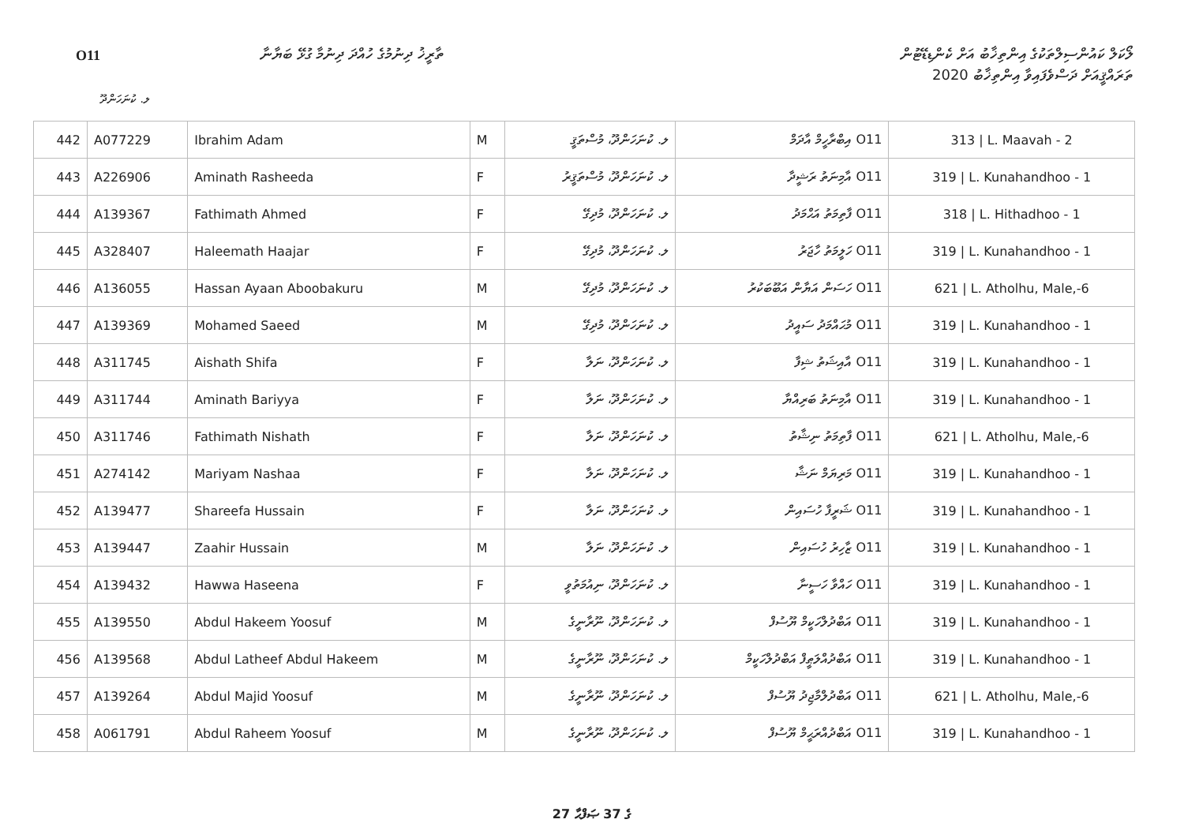O11
ތާރީޚު ދިނުމުގެ ހުއްދަ ދިނުމާ ގުޅޭ ބަޔާނާ
ލޯކަލް ކައުންސިލްތަކުގެ އިންތިޚާބު އަށް ކެންޑިޑޭޓުން
ތަރައްޤީއަށް ދަސްވެފައިވާ އިންތިޚާބު 2020
ލ. ކުނަހަންދޫ
| 442 | A077229 | Ibrahim Adam | M | ލ. ކުނަހަންދޫ، މުސްތަޤީ | O11 އިބްރާހީމް އާދަމް | 313 / L. Maavah - 2 |
| 443 | A226906 | Aminath Rasheeda | F | ލ. ކުނަހަންދޫ، މުސްތަޤީރު | O11 އާމިނަތު ރަޝީދާ | 319 / L. Kunahandhoo - 1 |
| 444 | A139367 | Fathimath Ahmed | F | ލ. ކުނަހަންދޫ، މުދިގޭ | O11 ފާތިމަތު އަޙްމަދު | 318 / L. Hithadhoo - 1 |
| 445 | A328407 | Haleemath Haajar | F | ލ. ކުނަހަންދޫ، މުދިގޭ | O11 ހަލީމަތު ހާޖަރު | 319 / L. Kunahandhoo - 1 |
| 446 | A136055 | Hassan Ayaan Aboobakuru | M | ލ. ކުނަހަންދޫ، މުދިގޭ | O11 ހަސަން އަޔާން އަބޫބަކުރު | 621 / L. Atholhu, Male,-6 |
| 447 | A139369 | Mohamed Saeed | M | ލ. ކުނަހަންދޫ، މުދިގޭ | O11 މުޙައްމަދު ސައީދު | 319 / L. Kunahandhoo - 1 |
| 448 | A311745 | Aishath Shifa | F | ލ. ކުނަހަންދޫ، ނަލާ | O11 އާއިޝަތު ޝިފާ | 319 / L. Kunahandhoo - 1 |
| 449 | A311744 | Aminath Bariyya | F | ލ. ކުނަހަންދޫ، ނަލާ | O11 އާމިނަތު ބަރިއްޔާ | 319 / L. Kunahandhoo - 1 |
| 450 | A311746 | Fathimath Nishath | F | ލ. ކުނަހަންދޫ، ނަލާ | O11 ފާތިމަތު ނިޝާތު | 621 / L. Atholhu, Male,-6 |
| 451 | A274142 | Mariyam Nashaa | F | ލ. ކުނަހަންދޫ، ނަލާ | O11 މަރިޔަމް ނަޝާ | 319 / L. Kunahandhoo - 1 |
| 452 | A139477 | Shareefa Hussain | F | ލ. ކުނަހަންދޫ، ނަލާ | O11 ޝަރީފާ ހުސައިން | 319 / L. Kunahandhoo - 1 |
| 453 | A139447 | Zaahir Hussain | M | ލ. ކުނަހަންދޫ، ނަލާ | O11 ޒާހިރު ހުސައިން | 319 / L. Kunahandhoo - 1 |
| 454 | A139432 | Hawwa Haseena | F | ލ. ކުނަހަންދޫ، ނިއުމަތުވީ | O11 ހައްވާ ހަސީނާ | 319 / L. Kunahandhoo - 1 |
| 455 | A139550 | Abdul Hakeem Yoosuf | M | ލ. ކުނަހަންދޫ، ނޫރާނީގެ | O11 އަބްދުލްހަކީމް ޔޫސުފް | 319 / L. Kunahandhoo - 1 |
| 456 | A139568 | Abdul Latheef Abdul Hakeem | M | ލ. ކުނަހަންދޫ، ނޫރާނީގެ | O11 އަބްދުއްލަޠީފް އަބްދުލްހަކީމް | 319 / L. Kunahandhoo - 1 |
| 457 | A139264 | Abdul Majid Yoosuf | M | ލ. ކުނަހަންދޫ، ނޫރާނީގެ | O11 އަބްދުލްމާޖިދު ޔޫސުފް | 621 / L. Atholhu, Male,-6 |
| 458 | A061791 | Abdul Raheem Yoosuf | M | ލ. ކުނަހަންދޫ، ނޫރާނީގެ | O11 އަބްދުއްރަޙީމް ޔޫސުފް | 319 / L. Kunahandhoo - 1 |
27 ގެ 37 ޞަފްޙާ